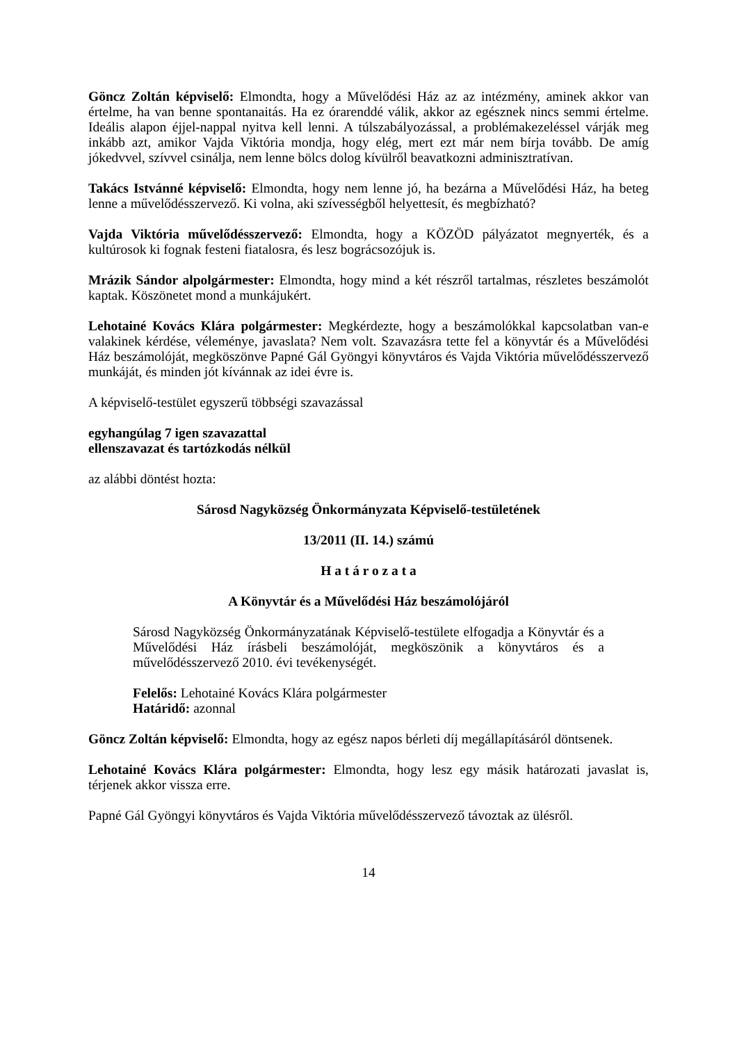Göncz Zoltán képviselő: Elmondta, hogy a Művelődési Ház az az intézmény, aminek akkor van értelme, ha van benne spontanaitás. Ha ez órarenddé válik, akkor az egésznek nincs semmi értelme. Ideális alapon éjjel-nappal nyitva kell lenni. A túlszabályozással, a problémakezeléssel várják meg inkább azt, amikor Vajda Viktória mondja, hogy elég, mert ezt már nem bírja tovább. De amíg jókedvvel, szívvel csinálja, nem lenne bölcs dolog kívülről beavatkozni adminisztratívan.
Takács Istvánné képviselő: Elmondta, hogy nem lenne jó, ha bezárna a Művelődési Ház, ha beteg lenne a művelődésszervező. Ki volna, aki szívességből helyettesít, és megbízható?
Vajda Viktória művelődésszervező: Elmondta, hogy a KÖZÖD pályázatot megnyerték, és a kultúrosok ki fognak festeni fiatalosra, és lesz bográcsozójuk is.
Mrázik Sándor alpolgármester: Elmondta, hogy mind a két részről tartalmas, részletes beszámolót kaptak. Köszönetet mond a munkájukért.
Lehotainé Kovács Klára polgármester: Megkérdezte, hogy a beszámolókkal kapcsolatban van-e valakinek kérdése, véleménye, javaslata? Nem volt. Szavazásra tette fel a könyvtár és a Művelődési Ház beszámolóját, megköszönve Papné Gál Gyöngyi könyvtáros és Vajda Viktória művelődésszervező munkáját, és minden jót kívánnak az idei évre is.
A képviselő-testület egyszerű többségi szavazással
egyhangúlag 7 igen szavazattal
ellenszavazat és tartózkodás nélkül
az alábbi döntést hozta:
Sárosd Nagyközség Önkormányzata Képviselő-testületének
13/2011 (II. 14.) számú
H a t á r o z a t a
A Könyvtár és a Művelődési Ház beszámolójáról
Sárosd Nagyközség Önkormányzatának Képviselő-testülete elfogadja a Könyvtár és a Művelődési Ház írásbeli beszámolóját, megköszönik a könyvtáros és a művelődésszervező 2010. évi tevékenységét.
Felelős: Lehotainé Kovács Klára polgármester
Határidő: azonnal
Göncz Zoltán képviselő: Elmondta, hogy az egész napos bérleti díj megállapításáról döntsenek.
Lehotainé Kovács Klára polgármester: Elmondta, hogy lesz egy másik határozati javaslat is, térjenek akkor vissza erre.
Papné Gál Gyöngyi könyvtáros és Vajda Viktória művelődésszervező távoztak az ülésről.
14